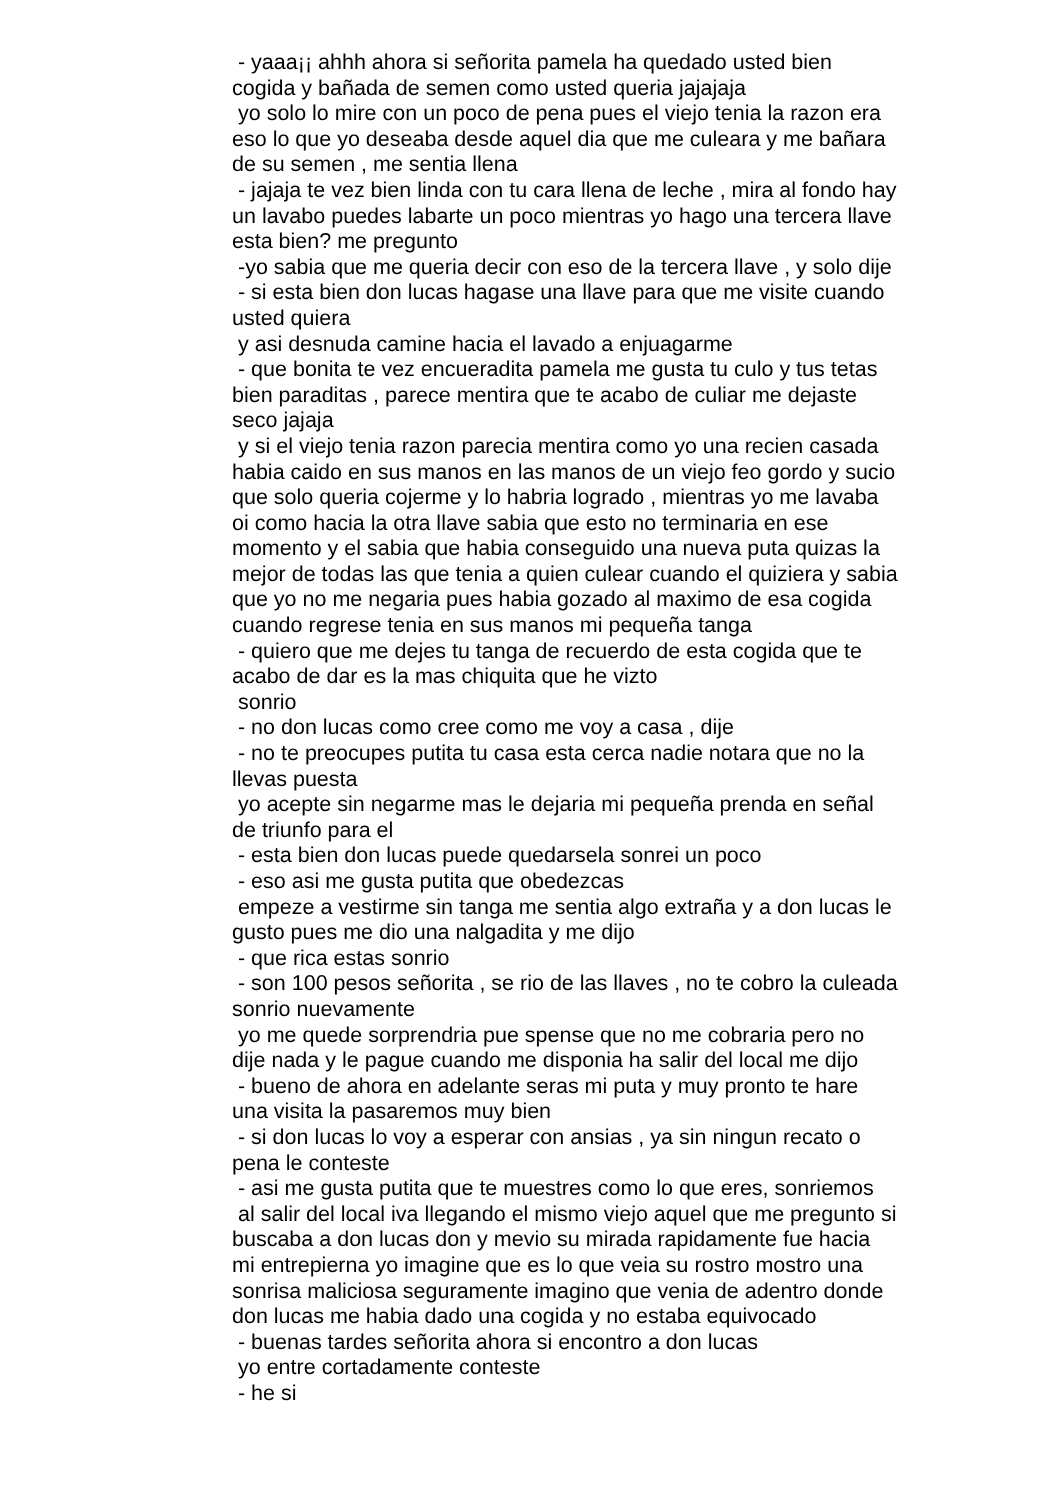- yaaa¡¡ ahhh ahora si señorita pamela ha quedado usted bien
cogida y bañada de semen como usted queria jajajaja
yo solo lo mire con un poco de pena pues el viejo tenia la razon era
eso lo que yo deseaba desde aquel dia que me culeara y me bañara
de su semen , me sentia llena
- jajaja te vez bien linda con tu cara llena de leche , mira al fondo hay
un lavabo puedes labarte un poco mientras yo hago una tercera llave
esta bien? me pregunto
-yo sabia que me queria decir con eso de la tercera llave , y solo dije
- si esta bien don lucas hagase una llave para que me visite cuando
usted quiera
y asi desnuda camine hacia el lavado a enjuagarme
- que bonita te vez encueradita pamela me gusta tu culo y tus tetas
bien paraditas , parece mentira que te acabo de culiar me dejaste
seco jajaja
y si el viejo tenia razon parecia mentira como yo una recien casada
habia caido en sus manos en las manos de un viejo feo gordo y sucio
que solo queria cojerme y lo habria logrado , mientras yo me lavaba
oi como hacia la otra llave sabia que esto no terminaria en ese
momento y el sabia que habia conseguido una nueva puta quizas la
mejor de todas las que tenia a quien culear cuando el quiziera y sabia
que yo no me negaria pues habia gozado al maximo de esa cogida
cuando regrese tenia en sus manos mi pequeña tanga
- quiero que me dejes tu tanga de recuerdo de esta cogida que te
acabo de dar es la mas chiquita que he vizto
sonrio
- no don lucas como cree como me voy a casa , dije
- no te preocupes putita tu casa esta cerca nadie notara que no la
llevas puesta
yo acepte sin negarme mas le dejaria mi pequeña prenda en señal
de triunfo para el
- esta bien don lucas puede quedarsela sonrei un poco
- eso asi me gusta putita que obedezcas
empeze a vestirme sin tanga me sentia algo extraña y a don lucas le
gusto pues me dio una nalgadita y me dijo
- que rica estas sonrio
- son 100 pesos señorita , se rio de las llaves , no te cobro la culeada
sonrio nuevamente
yo me quede sorprendria pue spense que no me cobraria pero no
dije nada y le pague cuando me disponia ha salir del local me dijo
- bueno de ahora en adelante seras mi puta y muy pronto te hare
una visita la pasaremos muy bien
- si don lucas lo voy a esperar con ansias , ya sin ningun recato o
pena le conteste
- asi me gusta putita que te muestres como lo que eres, sonriemos
al salir del local iva llegando el mismo viejo aquel que me pregunto si
buscaba a don lucas don y mevio su mirada rapidamente fue hacia
mi entrepierna yo imagine que es lo que veia su rostro mostro una
sonrisa maliciosa seguramente imagino que venia de adentro donde
don lucas me habia dado una cogida y no estaba equivocado
- buenas tardes señorita ahora si encontro a don lucas
yo entre cortadamente conteste
- he si